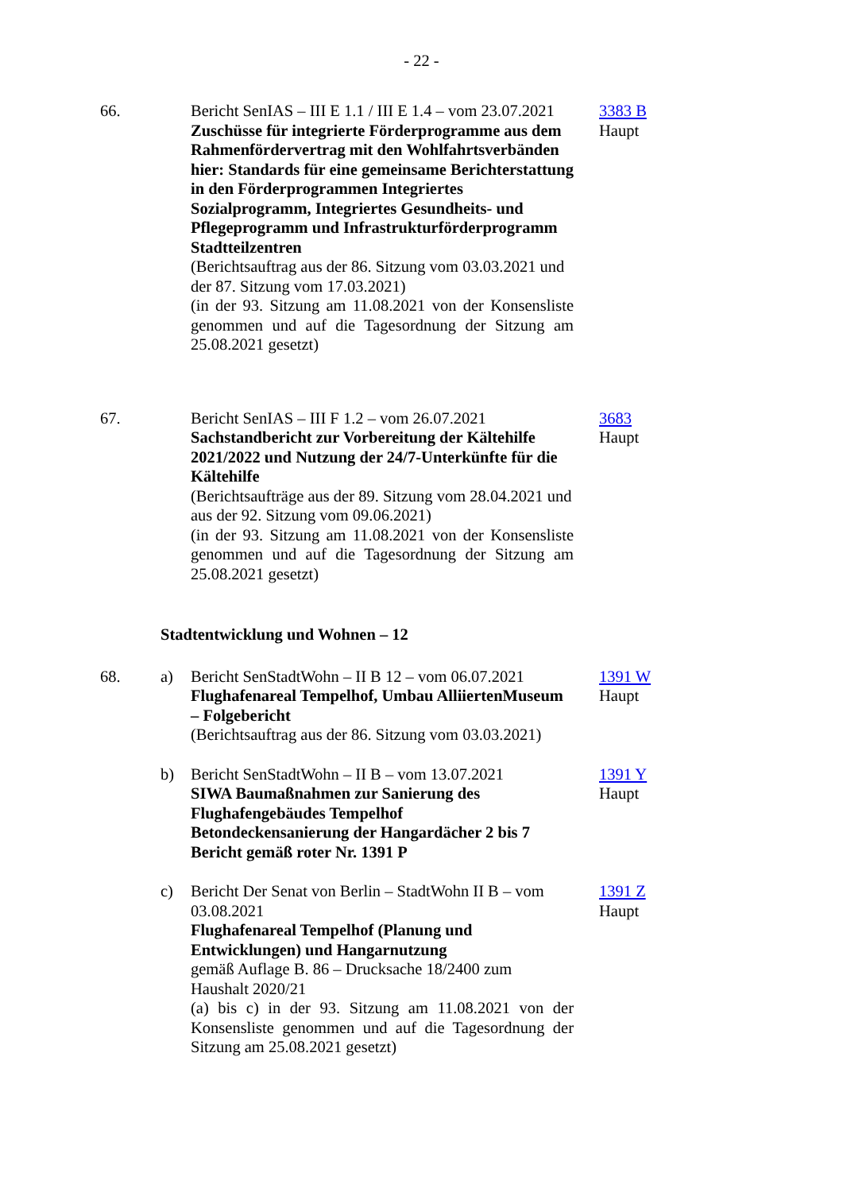- 22 -
| 66. | | Bericht SenIAS – III E 1.1 / III E 1.4 – vom 23.07.2021 Zuschüsse für integrierte Förderprogramme aus dem Rahmenfördervertrag mit den Wohlfahrtsverbänden hier: Standards für eine gemeinsame Berichterstattung in den Förderprogrammen Integriertes Sozialprogramm, Integriertes Gesundheits- und Pflegeprogramm und Infrastrukturförderprogramm Stadtteilzentren (Berichtsauftrag aus der 86. Sitzung vom 03.03.2021 und der 87. Sitzung vom 17.03.2021) (in der 93. Sitzung am 11.08.2021 von der Konsensliste genommen und auf die Tagesordnung der Sitzung am 25.08.2021 gesetzt) | 3383 B Haupt |
| 67. | | Bericht SenIAS – III F 1.2 – vom 26.07.2021 Sachstandbericht zur Vorbereitung der Kältehilfe 2021/2022 und Nutzung der 24/7-Unterkünfte für die Kältehilfe (Berichtsaufträge aus der 89. Sitzung vom 28.04.2021 und aus der 92. Sitzung vom 09.06.2021) (in der 93. Sitzung am 11.08.2021 von der Konsensliste genommen und auf die Tagesordnung der Sitzung am 25.08.2021 gesetzt) | 3683 Haupt |
Stadtentwicklung und Wohnen – 12
| 68. | a) | Bericht SenStadtWohn – II B 12 – vom 06.07.2021 Flughafenareal Tempelhof, Umbau AlliiertenMuseum – Folgebericht (Berichtsauftrag aus der 86. Sitzung vom 03.03.2021) | 1391 W Haupt |
| | b) | Bericht SenStadtWohn – II B – vom 13.07.2021 SIWA Baumaßnahmen zur Sanierung des Flughafengebäudes Tempelhof Betondeckensanierung der Hangardächer 2 bis 7 Bericht gemäß roter Nr. 1391 P | 1391 Y Haupt |
| | c) | Bericht Der Senat von Berlin – StadtWohn II B – vom 03.08.2021 Flughafenareal Tempelhof (Planung und Entwicklungen) und Hangarnutzung gemäß Auflage B. 86 – Drucksache 18/2400 zum Haushalt 2020/21 (a) bis c) in der 93. Sitzung am 11.08.2021 von der Konsensliste genommen und auf die Tagesordnung der Sitzung am 25.08.2021 gesetzt) | 1391 Z Haupt |